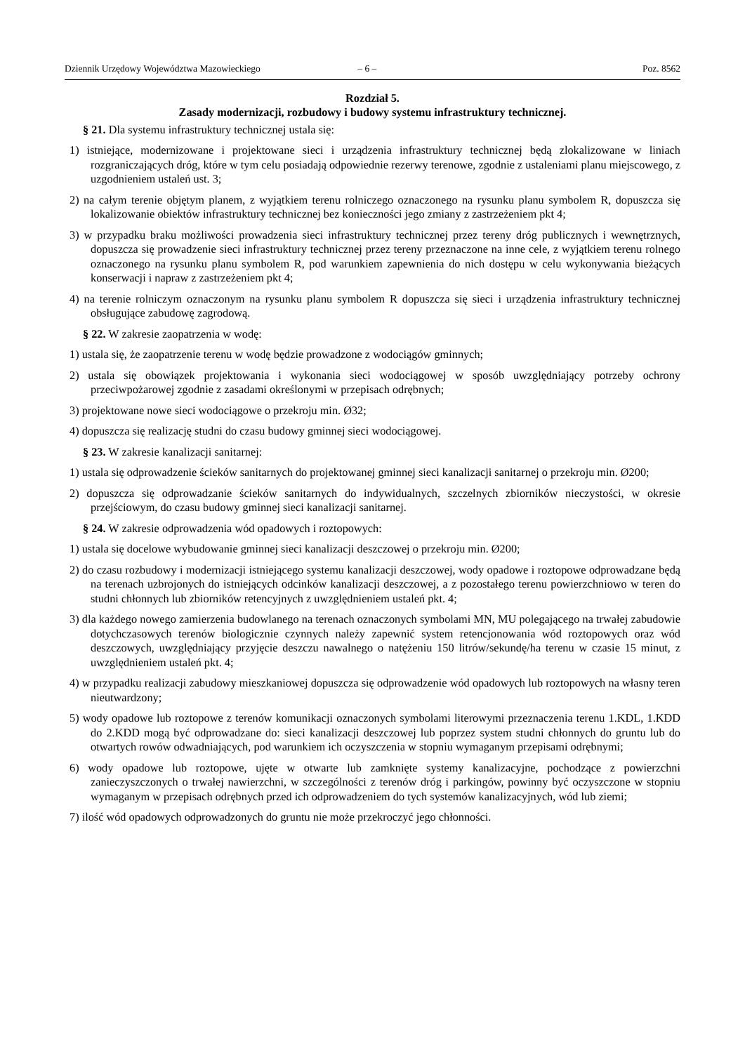Dziennik Urzędowy Województwa Mazowieckiego – 6 – Poz. 8562
Rozdział 5.
Zasady modernizacji, rozbudowy i budowy systemu infrastruktury technicznej.
§ 21. Dla systemu infrastruktury technicznej ustala się:
1) istniejące, modernizowane i projektowane sieci i urządzenia infrastruktury technicznej będą zlokalizowane w liniach rozgraniczających dróg, które w tym celu posiadają odpowiednie rezerwy terenowe, zgodnie z ustaleniami planu miejscowego, z uzgodnieniem ustaleń ust. 3;
2) na całym terenie objętym planem, z wyjątkiem terenu rolniczego oznaczonego na rysunku planu symbolem R, dopuszcza się lokalizowanie obiektów infrastruktury technicznej bez konieczności jego zmiany z zastrzeżeniem pkt 4;
3) w przypadku braku możliwości prowadzenia sieci infrastruktury technicznej przez tereny dróg publicznych i wewnętrznych, dopuszcza się prowadzenie sieci infrastruktury technicznej przez tereny przeznaczone na inne cele, z wyjątkiem terenu rolnego oznaczonego na rysunku planu symbolem R, pod warunkiem zapewnienia do nich dostępu w celu wykonywania bieżących konserwacji i napraw z zastrzeżeniem pkt 4;
4) na terenie rolniczym oznaczonym na rysunku planu symbolem R dopuszcza się sieci i urządzenia infrastruktury technicznej obsługujące zabudowę zagrodową.
§ 22. W zakresie zaopatrzenia w wodę:
1) ustala się, że zaopatrzenie terenu w wodę będzie prowadzone z wodociągów gminnych;
2) ustala się obowiązek projektowania i wykonania sieci wodociągowej w sposób uwzględniający potrzeby ochrony przeciwpożarowej zgodnie z zasadami określonymi w przepisach odrębnych;
3) projektowane nowe sieci wodociągowe o przekroju min. Ø32;
4) dopuszcza się realizację studni do czasu budowy gminnej sieci wodociągowej.
§ 23. W zakresie kanalizacji sanitarnej:
1) ustala się odprowadzenie ścieków sanitarnych do projektowanej gminnej sieci kanalizacji sanitarnej o przekroju min. Ø200;
2) dopuszcza się odprowadzanie ścieków sanitarnych do indywidualnych, szczelnych zbiorników nieczystości, w okresie przejściowym, do czasu budowy gminnej sieci kanalizacji sanitarnej.
§ 24. W zakresie odprowadzenia wód opadowych i roztopowych:
1) ustala się docelowe wybudowanie gminnej sieci kanalizacji deszczowej o przekroju min. Ø200;
2) do czasu rozbudowy i modernizacji istniejącego systemu kanalizacji deszczowej, wody opadowe i roztopowe odprowadzane będą na terenach uzbrojonych do istniejących odcinków kanalizacji deszczowej, a z pozostałego terenu powierzchniowo w teren do studni chłonnych lub zbiorników retencyjnych z uwzględnieniem ustaleń pkt. 4;
3) dla każdego nowego zamierzenia budowlanego na terenach oznaczonych symbolami MN, MU polegającego na trwałej zabudowie dotychczasowych terenów biologicznie czynnych należy zapewnić system retencjonowania wód roztopowych oraz wód deszczowych, uwzględniający przyjęcie deszczu nawalnego o natężeniu 150 litrów/sekundę/ha terenu w czasie 15 minut, z uwzględnieniem ustaleń pkt. 4;
4) w przypadku realizacji zabudowy mieszkaniowej dopuszcza się odprowadzenie wód opadowych lub roztopowych na własny teren nieutwardzony;
5) wody opadowe lub roztopowe z terenów komunikacji oznaczonych symbolami literowymi przeznaczenia terenu 1.KDL, 1.KDD do 2.KDD mogą być odprowadzane do: sieci kanalizacji deszczowej lub poprzez system studni chłonnych do gruntu lub do otwartych rowów odwadniających, pod warunkiem ich oczyszczenia w stopniu wymaganym przepisami odrębnymi;
6) wody opadowe lub roztopowe, ujęte w otwarte lub zamknięte systemy kanalizacyjne, pochodzące z powierzchni zanieczyszczonych o trwałej nawierzchni, w szczególności z terenów dróg i parkingów, powinny być oczyszczone w stopniu wymaganym w przepisach odrębnych przed ich odprowadzeniem do tych systemów kanalizacyjnych, wód lub ziemi;
7) ilość wód opadowych odprowadzonych do gruntu nie może przekroczyć jego chłonności.